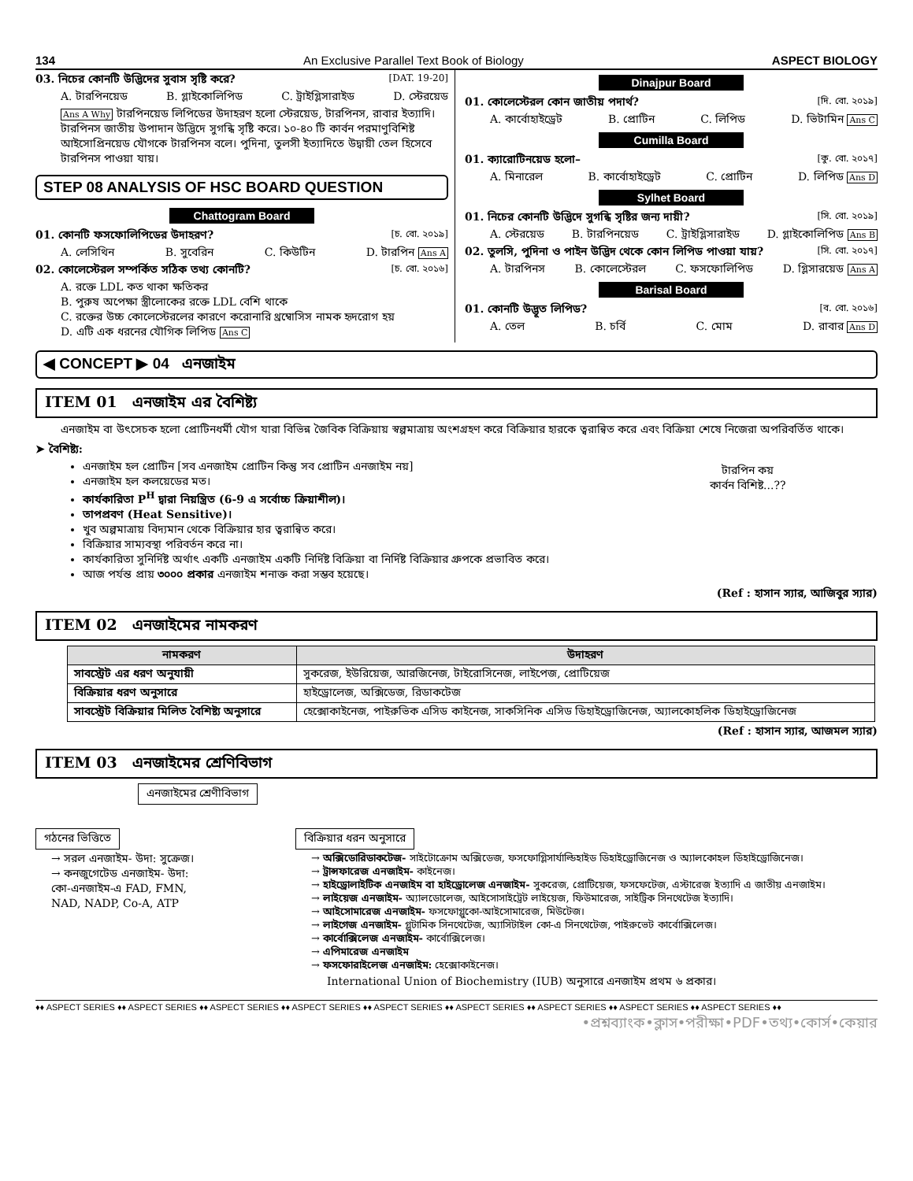134 An Exclusive Parallel Text Book of Biology ASPECT BIOLOGY
03. নিচের কোনটি উদ্ভিদের সুবাস সৃষ্টি করে? [DAT. 19-20]
A. টারপিনয়েড B. গ্লাইকোলিপিড C. ট্রাইগ্লিসারাইড D. স্টেরয়েড
Ans A Why টারপিনয়েড লিপিডের উদাহরণ হলো স্টেরয়েড, টারপিনস, রাবার ইত্যাদি। টারপিনস জাতীয় উপাদান উদ্ভিদে সুগন্ধি সৃষ্টি করে। ১০-৪০ টি কার্বন পরমাণুবিশিষ্ট আইসোপ্রিনয়েড যৌগকে টারপিনস বলে। পুদিনা, তুলসী ইত্যাদিতে উদ্বায়ী তেল হিসেবে টারপিনস পাওয়া যায়।
STEP 08 ANALYSIS OF HSC BOARD QUESTION
Chattogram Board
01. কোনটি ফসফোলিপিডের উদাহরণ? [চ. বো. ২০১৯]
A. লেসিথিন B. সুবেরিন C. কিউটিন D. টারপিন Ans A
02. কোলেস্টেরল সম্পর্কিত সঠিক তথ্য কোনটি? [চ. বো. ২০১৬]
A. রক্তে LDL কত থাকা ক্ষতিকর
B. পুরুষ অপেক্ষা স্ত্রীলোকের রক্তে LDL বেশি থাকে
C. রক্তের উচ্চ কোলেস্টেরলের কারণে করোনারি থ্রম্বোসিস নামক হৃদরোগ হয়
D. এটি এক ধরনের যৌগিক লিপিড Ans C
Dinajpur Board
01. কোলেস্টেরল কোন জাতীয় পদার্থ? [দি. বো. ২০১৯]
A. কার্বোহাইড্রেট B. প্রোটিন C. লিপিড D. ভিটামিন Ans C
Cumilla Board
01. ক্যারোটিনয়েড হলো– [কু. বো. ২০১৭]
A. মিনারেল B. কার্বোহাইড্রেট C. প্রোটিন D. লিপিড Ans D
Sylhet Board
01. নিচের কোনটি উদ্ভিদে সুগন্ধি সৃষ্টির জন্য দায়ী? [সি. বো. ২০১৯]
A. স্টেরয়েড B. টারপিনয়েড C. ট্রাইগ্লিসারাইড D. গ্লাইকোলিপিড Ans B
02. তুলসি, পুদিনা ও পাইন উদ্ভিদ থেকে কোন লিপিড পাওয়া যায়? [সি. বো. ২০১৭]
A. টারপিনস B. কোলেস্টেরল C. ফসফোলিপিড D. গ্লিসারয়েড Ans A
Barisal Board
01. কোনটি উদ্ভূত লিপিড? [ব. বো. ২০১৬]
A. তেল B. চর্বি C. মোম D. রাবার Ans D
◀ CONCEPT ▶ 04 এনজাইম
ITEM 01 এনজাইম এর বৈশিষ্ট্য
এনজাইম বা উৎসেচক হলো প্রোটিনধর্মী যৌগ যারা বিভিন্ন জৈবিক বিক্রিয়ায় স্বল্পমাত্রায় অংশগ্রহণ করে বিক্রিয়ার হারকে ত্বরান্বিত করে এবং বিক্রিয়া শেষে নিজেরা অপরিবর্তিত থাকে।
➤ বৈশিষ্ট্য:
এনজাইম হল প্রোটিন [সব এনজাইম প্রোটিন কিন্তু সব প্রোটিন এনজাইম নয়]
এনজাইম হল কলয়েডের মত।
কার্যকারিতা P<sup>H</sup> দ্বারা নিয়ন্ত্রিত (6-9 এ সর্বোচ্চ ক্রিয়াশীল)।
তাপপ্রবণ (Heat Sensitive)।
খুব অল্পমাত্রায় বিদ্যমান থেকে বিক্রিয়ার হার ত্বরান্বিত করে।
বিক্রিয়ার সাম্যবস্থা পরিবর্তন করে না।
কার্যকারিতা সুনির্দিষ্ট অর্থাৎ একটি এনজাইম একটি নির্দিষ্ট বিক্রিয়া বা নির্দিষ্ট বিক্রিয়ার গ্রুপকে প্রভাবিত করে।
আজ পর্যন্ত প্রায় ৩০০০ প্রকার এনজাইম শনাক্ত করা সম্ভব হয়েছে।
টারপিন কয়
কার্বন বিশিষ্ট...??
(Ref : হাসান স্যার, আজিবুর স্যার)
ITEM 02 এনজাইমের নামকরণ
| নামকরণ | উদাহরণ |
| --- | --- |
| সাবস্ট্রেট এর ধরণ অনুযায়ী | সুকরেজ, ইউরিয়েজ, আরজিনেজ, টাইরোসিনেজ, লাইপেজ, প্রোটিয়েজ |
| বিক্রিয়ার ধরণ অনুসারে | হাইড্রোলেজ, অক্সিডেজ, রিডাকটেজ |
| সাবস্ট্রেট বিক্রিয়ার মিলিত বৈশিষ্ট্য অনুসারে | হেক্সোকাইনেজ, পাইরুভিক এসিড কাইনেজ, সাকসিনিক এসিড ডিহাইড্রোজিনেজ, অ্যালকোহলিক ডিহাইড্রোজিনেজ |
(Ref : হাসান স্যার, আজমল স্যার)
ITEM 03 এনজাইমের শ্রেণিবিভাগ
এনজাইমের শ্রেণীবিভাগ
গঠনের ভিত্তিতে
→ সরল এনজাইম- উদা: সুক্রেজ।
→ কনজুগেটেড এনজাইম- উদা:
কো-এনজাইম-এ FAD, FMN,
NAD, NADP, Co-A, ATP
বিক্রিয়ার ধরন অনুসারে
→ অক্সিডোরিডাকটেজ- সাইটোক্রোম অক্সিডেজ, ফসফোগ্লিসার্যাল্ডিহাইড ডিহাইড্রোজিনেজ ও অ্যালকোহল ডিহাইড্রোজিনেজ।
→ ট্রান্সফারেজ এনজাইম- কাইনেজ।
→ হাইড্রোলাইটিক এনজাইম বা হাইড্রোলেজ এনজাইম- সুকরেজ, প্রোটিয়েজ, ফসফেটেজ, এস্টারেজ ইত্যাদি এ জাতীয় এনজাইম।
→ লাইয়েজ এনজাইম- অ্যালডোলেজ, আইসোসাইট্রেট লাইয়েজ, ফিউমারেজ, সাইট্রিক সিনথেটেজ ইত্যাদি।
→ আইসোমারেজ এনজাইম- ফসফোগ্লুকো-আইসোমারেজ, মিউটেজ।
→ লাইগেজ এনজাইম- গ্লুটামিক সিনথেটেজ, অ্যাসিটাইল কো-এ সিনথেটেজ, পাইরুভেট কার্বোক্সিলেজ।
→ কার্বোক্সিলেজ এনজাইম- কার্বোক্সিলেজ।
→ এপিমারেজ এনজাইম
→ ফসফোরাইলেজ এনজাইম: হেক্সোকাইনেজ।
International Union of Biochemistry (IUB) অনুসারে এনজাইম প্রথম ৬ প্রকার।
♦♦ ASPECT SERIES ♦♦ ASPECT SERIES ♦♦ ASPECT SERIES ♦♦ ASPECT SERIES ♦♦ ASPECT SERIES ♦♦ ASPECT SERIES ♦♦ ASPECT SERIES ♦♦ ASPECT SERIES ♦♦ ASPECT SERIES ♦♦
•প্রশ্নব্যাংক•ক্লাস•পরীক্ষা•PDF•তথ্য•কোর্স•কেয়ার